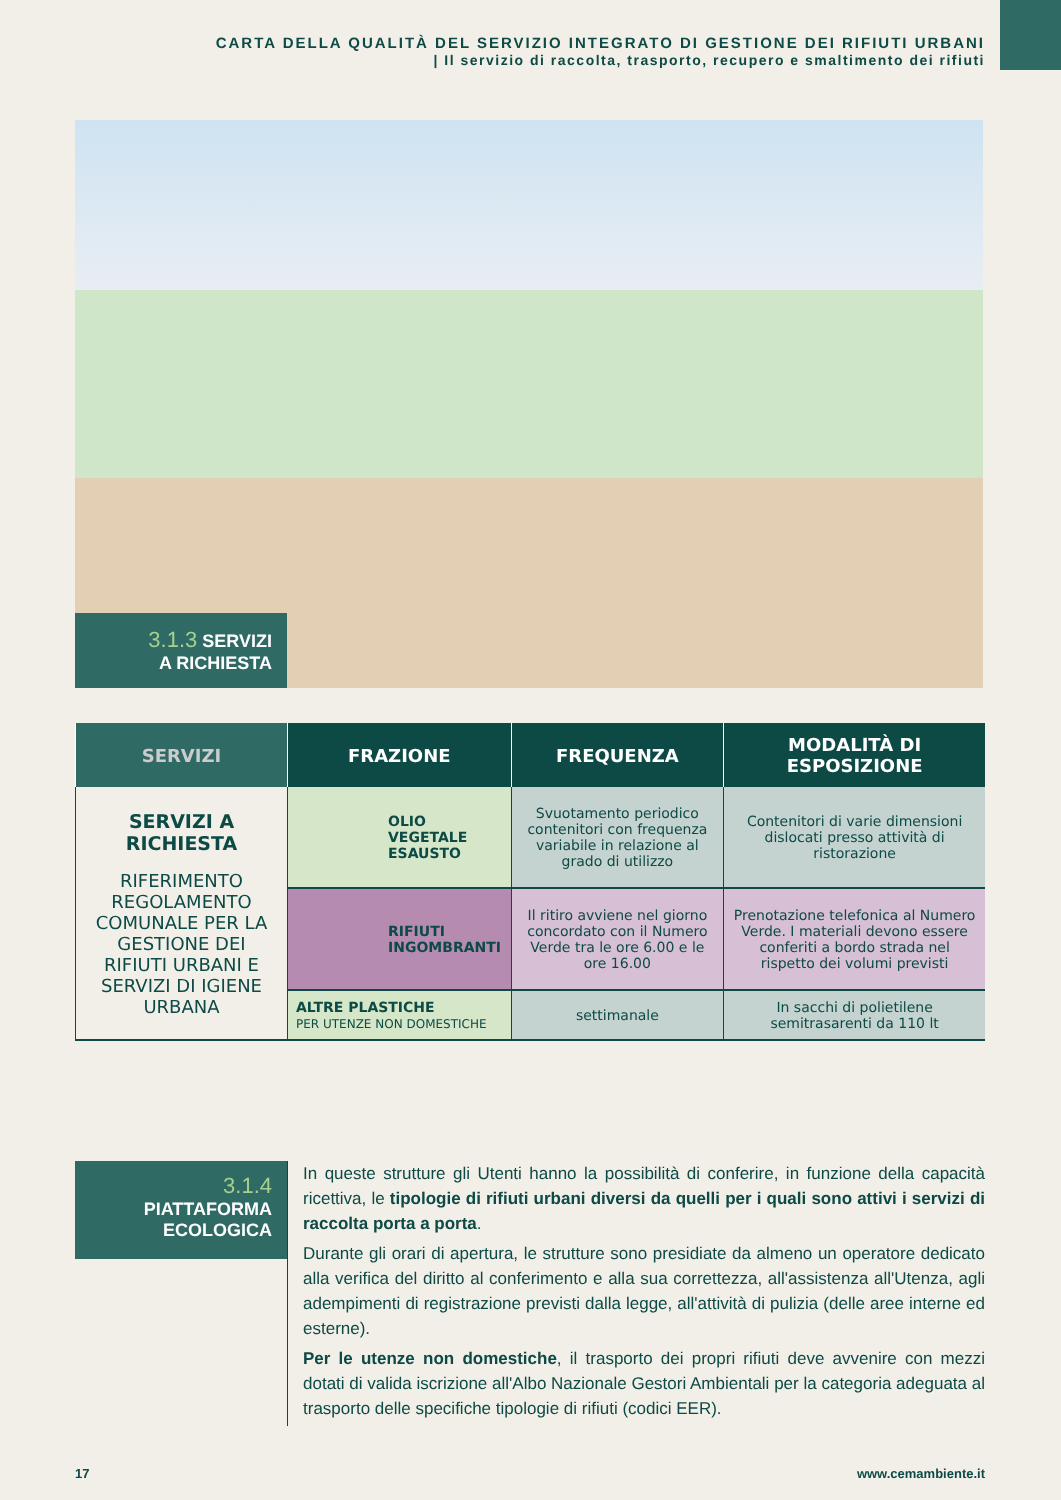CARTA DELLA QUALITÀ DEL SERVIZIO INTEGRATO DI GESTIONE DEI RIFIUTI URBANI
| Il servizio di raccolta, trasporto, recupero e smaltimento dei rifiuti
3.1.3 SERVIZI
A RICHIESTA
| SERVIZI | FRAZIONE | FREQUENZA | MODALITÀ DI ESPOSIZIONE |
| --- | --- | --- | --- |
| SERVIZI A RICHIESTA RIFERIMENTO REGOLAMENTO COMUNALE PER LA GESTIONE DEI RIFIUTI URBANI E SERVIZI DI IGIENE URBANA | OLIO VEGETALE ESAUSTO | Svuotamento periodico contenitori con frequenza variabile in relazione al grado di utilizzo | Contenitori di varie dimensioni dislocati presso attività di ristorazione |
| | RIFIUTI INGOMBRANTI | Il ritiro avviene nel giorno concordato con il Numero Verde tra le ore 6.00 e le ore 16.00 | Prenotazione telefonica al Numero Verde. I materiali devono essere conferiti a bordo strada nel rispetto dei volumi previsti |
| | ALTRE PLASTICHE PER UTENZE NON DOMESTICHE | settimanale | In sacchi di polietilene semitrasarenti da 110 lt |
3.1.4
PIATTAFORMA
ECOLOGICA
In queste strutture gli Utenti hanno la possibilità di conferire, in funzione della capacità ricettiva, le tipologie di rifiuti urbani diversi da quelli per i quali sono attivi i servizi di raccolta porta a porta.
Durante gli orari di apertura, le strutture sono presidiate da almeno un operatore dedicato alla verifica del diritto al conferimento e alla sua correttezza, all'assistenza all'Utenza, agli adempimenti di registrazione previsti dalla legge, all'attività di pulizia (delle aree interne ed esterne).
Per le utenze non domestiche, il trasporto dei propri rifiuti deve avvenire con mezzi dotati di valida iscrizione all'Albo Nazionale Gestori Ambientali per la categoria adeguata al trasporto delle specifiche tipologie di rifiuti (codici EER).
17 www.cemambiente.it